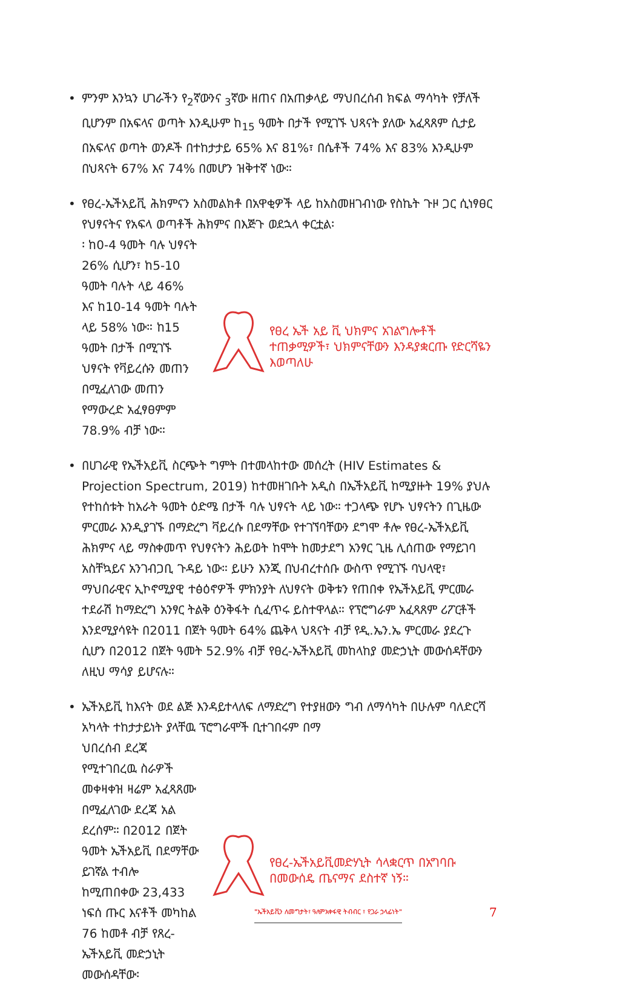• ምንም እንኳን ሀገራችን የ<sub>2</sub>ኛውንና <sub>3</sub>ኛው ዘጠና በአጠቃላይ ማህበረሰብ ክፍል ማሳካት የቻለች ቢሆንም በአፍላና ወጣት እንዲሁም ከ<sub>15</sub> ዓመት በታች የሚገኙ ህጻናት ያለው አፈጻጸም ሲታይ በአፍላና ወጣት ወንዶች በተከታታይ 65% እና 81%፣ በሴቶች 74% እና 83% እንዲሁም በህጻናት 67% እና 74% በመሆን ዝቅተኛ ነው።
• የፀረ-ኤችአይቪ ሕክምናን አስመልክቶ በአዋቂዎች ላይ ከአስመዘገብነው የስኬት ጉዞ ጋር ሲነፃፀር የህፃናትና የአፍላ ወጣቶች ሕክምና በእጅጉ ወደኋላ ቀርቷል፡
፡ ከ0-4 ዓመት ባሉ ህፃናት 26% ሲሆን፣ ከ5-10 ዓመት ባሉት ላይ 46% እና ከ10-14 ዓመት ባሉት ላይ 58% ነው። ከ15 ዓመት በታች በሚገኙ ህፃናት የቫይረሱን መጠን በሚፈለገው መጠን የማውረድ አፈፃፀምም 78.9% ብቻ ነው።
የፀረ ኤች አይ ቪ ህክምና አገልግሎቶች ተጠቃሚዎች፣ ህክምናቸውን እንዳያቋርጡ የድርሻዬን እወጣለሁ
• በሀገራዊ የኤችአይቪ ስርጭት ግምት በተመላከተው መሰረት (HIV Estimates & Projection Spectrum, 2019) ከተመዘገቡት አዲስ በኤችአይቪ ከሚያዙት 19% ያህሉ የተከሰቱት ከአራት ዓመት ዕድሜ በታች ባሉ ህፃናት ላይ ነው። ተጋላጭ የሆኑ ህፃናትን በጊዜው ምርመራ እንዲያገኙ በማድረግ ቫይረሱ በደማቸው የተገኘባቸውን ደግሞ ቶሎ የፀረ-ኤችአይቪ ሕክምና ላይ ማስቀመጥ የህፃናትን ሕይወት ከሞት ከመታደግ አንፃር ጊዜ ሊሰጠው የማይገባ አስቸኳይና አንገብጋቢ ጉዳይ ነው። ይሁን እንጂ በህብረተሰቡ ውስጥ የሚገኙ ባህላዊ፣ ማህበራዊና ኢኮኖሚያዊ ተፅዕኖዎች ምክንያት ለህፃናት ወቅቱን የጠበቀ የኤችአይቪ ምርመራ ተደራሽ ከማድረግ አንፃር ትልቅ ዕንቅፋት ሲፈጥሩ ይስተዋላል። የፕሮግራም አፈጻጸም ሪፖርቶች እንደሚያሳዩት በ2011 በጀት ዓመት 64% ጨቅላ ህጻናት ብቻ የዲ.ኤን.ኤ ምርመራ ያደረጉ ሲሆን በ2012 በጀት ዓመት 52.9% ብቻ የፀረ-ኤችአይቪ መከላከያ መድኃኒት መውሰዳቸውን ለዚህ ማሳያ ይሆናሉ።
• ኤችአይቪ ከእናት ወደ ልጅ እንዳይተላለፍ ለማድረግ የተያዘውን ግብ ለማሳካት በሁሉም ባለድርሻ አካላት ተከታታይነት ያላቸዉ ፕሮግራሞች ቢተገበሩም በማ
ህበረሰብ ደረጃ የሚተገበረዉ ስራዎች መቀዛቀዝ ዛሬም አፈጻጸሙ በሚፈለገው ደረጃ አል ደረሰም። በ2012 በጀት ዓመት ኤችአይቪ በደማቸው ይገኛል ተብሎ ከሚጠበቀው 23,433 ነፍሰ ጡር እናቶች መካከል 76 ከመቶ ብቻ የጸረ-ኤችአይቪ መድኃኒት መውሰዳቸው፡
የፀረ-ኤችአይቪመድሃኒት ሳላቋርጥ በአግባቡ በመውሰዴ ጤናማና ደስተኛ ነኝ።
"ኤችአይቪን ለመግታት፣ ዓለምአቀፋዊ ትብብር ፣ የጋራ ኃላፊነት"
7